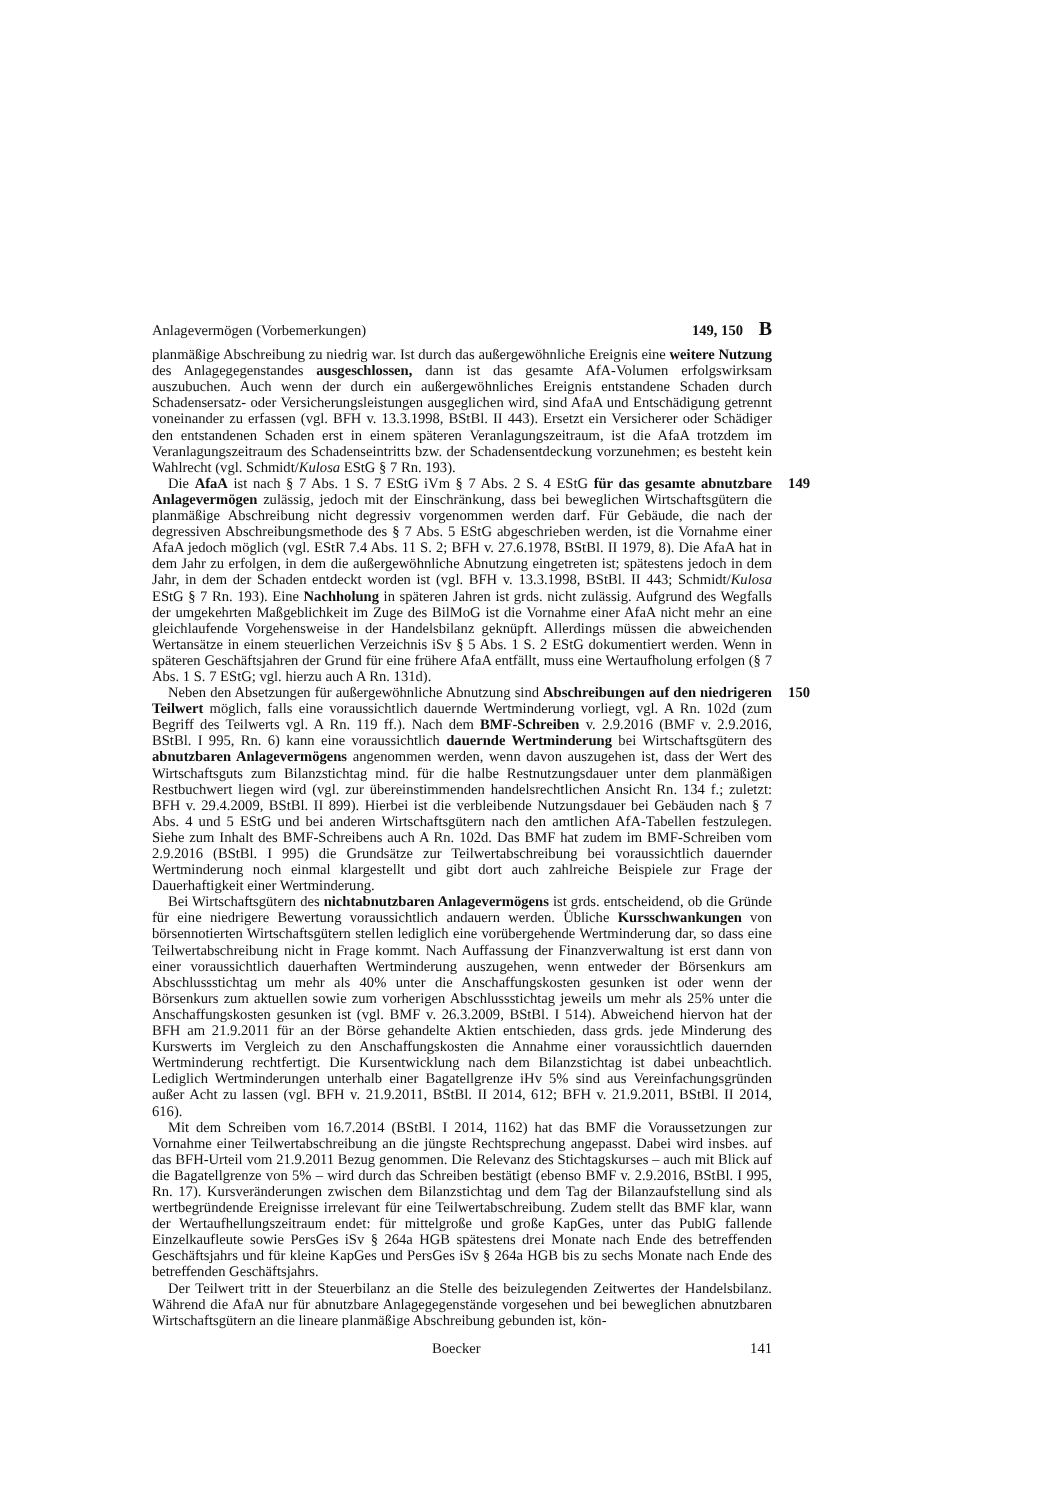Anlagevermögen (Vorbemerkungen) 149, 150 B
planmäßige Abschreibung zu niedrig war. Ist durch das außergewöhnliche Ereignis eine weitere Nutzung des Anlagegegenstandes ausgeschlossen, dann ist das gesamte AfA-Volumen erfolgswirksam auszubuchen. Auch wenn der durch ein außergewöhnliches Ereignis entstandene Schaden durch Schadensersatz- oder Versicherungsleistungen ausgeglichen wird, sind AfaA und Entschädigung getrennt voneinander zu erfassen (vgl. BFH v. 13.3.1998, BStBl. II 443). Ersetzt ein Versicherer oder Schädiger den entstandenen Schaden erst in einem späteren Veranlagungszeitraum, ist die AfaA trotzdem im Veranlagungszeitraum des Schadenseintritts bzw. der Schadensentdeckung vorzunehmen; es besteht kein Wahlrecht (vgl. Schmidt/Kulosa EStG § 7 Rn. 193).
149 Die AfaA ist nach § 7 Abs. 1 S. 7 EStG iVm § 7 Abs. 2 S. 4 EStG für das gesamte abnutzbare Anlagevermögen zulässig, jedoch mit der Einschränkung, dass bei beweglichen Wirtschaftsgütern die planmäßige Abschreibung nicht degressiv vorgenommen werden darf. Für Gebäude, die nach der degressiven Abschreibungsmethode des § 7 Abs. 5 EStG abgeschrieben werden, ist die Vornahme einer AfaA jedoch möglich (vgl. EStR 7.4 Abs. 11 S. 2; BFH v. 27.6.1978, BStBl. II 1979, 8). Die AfaA hat in dem Jahr zu erfolgen, in dem die außergewöhnliche Abnutzung eingetreten ist; spätestens jedoch in dem Jahr, in dem der Schaden entdeckt worden ist (vgl. BFH v. 13.3.1998, BStBl. II 443; Schmidt/Kulosa EStG § 7 Rn. 193). Eine Nachholung in späteren Jahren ist grds. nicht zulässig. Aufgrund des Wegfalls der umgekehrten Maßgeblichkeit im Zuge des BilMoG ist die Vornahme einer AfaA nicht mehr an eine gleichlaufende Vorgehensweise in der Handelsbilanz geknüpft. Allerdings müssen die abweichenden Wertansätze in einem steuerlichen Verzeichnis iSv § 5 Abs. 1 S. 2 EStG dokumentiert werden. Wenn in späteren Geschäftsjahren der Grund für eine frühere AfaA entfällt, muss eine Wertaufholung erfolgen (§ 7 Abs. 1 S. 7 EStG; vgl. hierzu auch A Rn. 131d).
150 Neben den Absetzungen für außergewöhnliche Abnutzung sind Abschreibungen auf den niedrigeren Teilwert möglich, falls eine voraussichtlich dauernde Wertminderung vorliegt, vgl. A Rn. 102d (zum Begriff des Teilwerts vgl. A Rn. 119 ff.). Nach dem BMF-Schreiben v. 2.9.2016 (BMF v. 2.9.2016, BStBl. I 995, Rn. 6) kann eine voraussichtlich dauernde Wertminderung bei Wirtschaftsgütern des abnutzbaren Anlagevermögens angenommen werden, wenn davon auszugehen ist, dass der Wert des Wirtschaftsguts zum Bilanzstichtag mind. für die halbe Restnutzungsdauer unter dem planmäßigen Restbuchwert liegen wird (vgl. zur übereinstimmenden handelsrechtlichen Ansicht Rn. 134 f.; zuletzt: BFH v. 29.4.2009, BStBl. II 899). Hierbei ist die verbleibende Nutzungsdauer bei Gebäuden nach § 7 Abs. 4 und 5 EStG und bei anderen Wirtschaftsgütern nach den amtlichen AfA-Tabellen festzulegen. Siehe zum Inhalt des BMF-Schreibens auch A Rn. 102d. Das BMF hat zudem im BMF-Schreiben vom 2.9.2016 (BStBl. I 995) die Grundsätze zur Teilwertabschreibung bei voraussichtlich dauernder Wertminderung noch einmal klargestellt und gibt dort auch zahlreiche Beispiele zur Frage der Dauerhaftigkeit einer Wertminderung.
Bei Wirtschaftsgütern des nichtabnutzbaren Anlagevermögens ist grds. entscheidend, ob die Gründe für eine niedrigere Bewertung voraussichtlich andauern werden. Übliche Kursschwankungen von börsennotierten Wirtschaftsgütern stellen lediglich eine vorübergehende Wertminderung dar, so dass eine Teilwertabschreibung nicht in Frage kommt. Nach Auffassung der Finanzverwaltung ist erst dann von einer voraussichtlich dauerhaften Wertminderung auszugehen, wenn entweder der Börsenkurs am Abschlussstichtag um mehr als 40% unter die Anschaffungskosten gesunken ist oder wenn der Börsenkurs zum aktuellen sowie zum vorherigen Abschlussstichtag jeweils um mehr als 25% unter die Anschaffungskosten gesunken ist (vgl. BMF v. 26.3.2009, BStBl. I 514). Abweichend hiervon hat der BFH am 21.9.2011 für an der Börse gehandelte Aktien entschieden, dass grds. jede Minderung des Kurswerts im Vergleich zu den Anschaffungskosten die Annahme einer voraussichtlich dauernden Wertminderung rechtfertigt. Die Kursentwicklung nach dem Bilanzstichtag ist dabei unbeachtlich. Lediglich Wertminderungen unterhalb einer Bagatellgrenze iHv 5% sind aus Vereinfachungsgründen außer Acht zu lassen (vgl. BFH v. 21.9.2011, BStBl. II 2014, 612; BFH v. 21.9.2011, BStBl. II 2014, 616).
Mit dem Schreiben vom 16.7.2014 (BStBl. I 2014, 1162) hat das BMF die Voraussetzungen zur Vornahme einer Teilwertabschreibung an die jüngste Rechtsprechung angepasst. Dabei wird insbes. auf das BFH-Urteil vom 21.9.2011 Bezug genommen. Die Relevanz des Stichtagskurses – auch mit Blick auf die Bagatellgrenze von 5% – wird durch das Schreiben bestätigt (ebenso BMF v. 2.9.2016, BStBl. I 995, Rn. 17). Kursveränderungen zwischen dem Bilanzstichtag und dem Tag der Bilanzaufstellung sind als wertbegründende Ereignisse irrelevant für eine Teilwertabschreibung. Zudem stellt das BMF klar, wann der Wertaufhellungszeitraum endet: für mittelgroße und große KapGes, unter das PublG fallende Einzelkaufleute sowie PersGes iSv § 264a HGB spätestens drei Monate nach Ende des betreffenden Geschäftsjahrs und für kleine KapGes und PersGes iSv § 264a HGB bis zu sechs Monate nach Ende des betreffenden Geschäftsjahrs.
Der Teilwert tritt in der Steuerbilanz an die Stelle des beizulegenden Zeitwertes der Handelsbilanz. Während die AfaA nur für abnutzbare Anlagegegenstände vorgesehen und bei beweglichen abnutzbaren Wirtschaftsgütern an die lineare planmäßige Abschreibung gebunden ist, kön-
Boecker 141